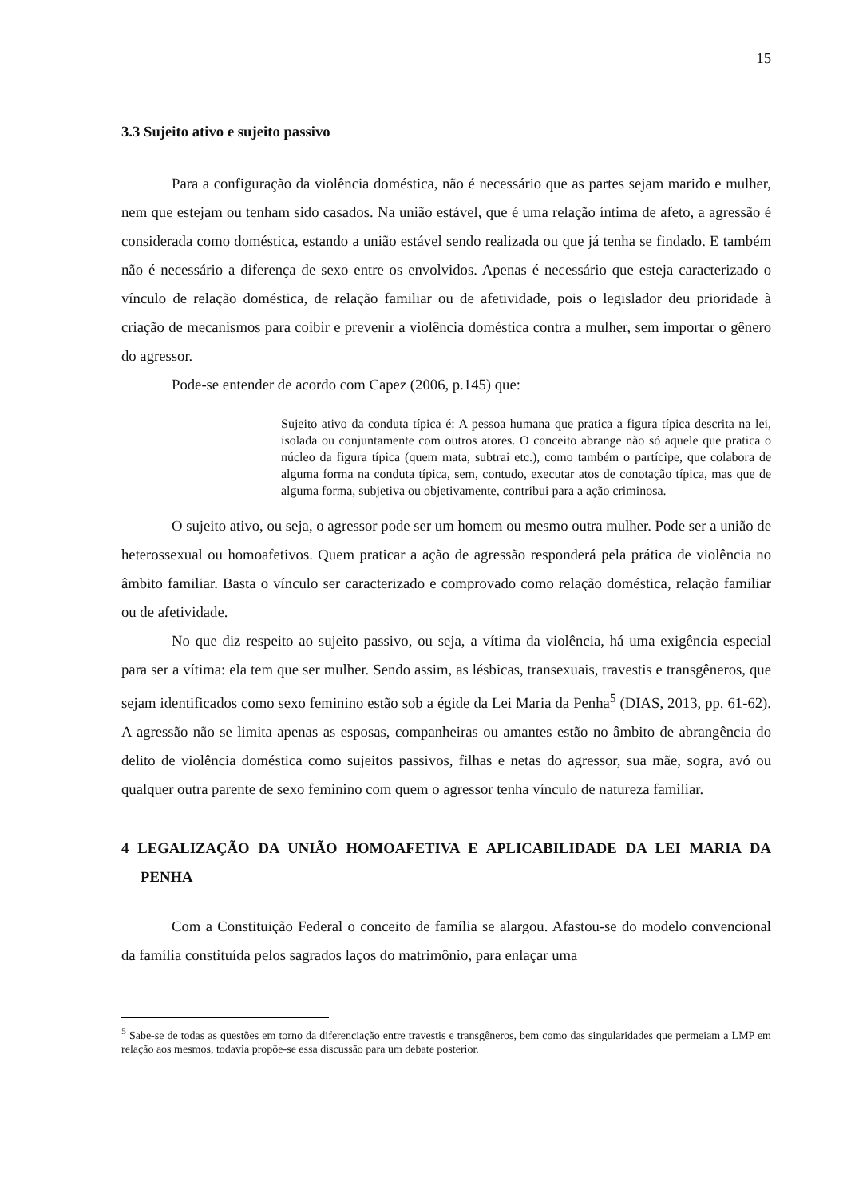15
3.3 Sujeito ativo e sujeito passivo
Para a configuração da violência doméstica, não é necessário que as partes sejam marido e mulher, nem que estejam ou tenham sido casados. Na união estável, que é uma relação íntima de afeto, a agressão é considerada como doméstica, estando a união estável sendo realizada ou que já tenha se findado. E também não é necessário a diferença de sexo entre os envolvidos. Apenas é necessário que esteja caracterizado o vínculo de relação doméstica, de relação familiar ou de afetividade, pois o legislador deu prioridade à criação de mecanismos para coibir e prevenir a violência doméstica contra a mulher, sem importar o gênero do agressor.
Pode-se entender de acordo com Capez (2006, p.145) que:
Sujeito ativo da conduta típica é: A pessoa humana que pratica a figura típica descrita na lei, isolada ou conjuntamente com outros atores. O conceito abrange não só aquele que pratica o núcleo da figura típica (quem mata, subtrai etc.), como também o partícipe, que colabora de alguma forma na conduta típica, sem, contudo, executar atos de conotação típica, mas que de alguma forma, subjetiva ou objetivamente, contribui para a ação criminosa.
O sujeito ativo, ou seja, o agressor pode ser um homem ou mesmo outra mulher. Pode ser a união de heterossexual ou homoafetivos. Quem praticar a ação de agressão responderá pela prática de violência no âmbito familiar. Basta o vínculo ser caracterizado e comprovado como relação doméstica, relação familiar ou de afetividade.
No que diz respeito ao sujeito passivo, ou seja, a vítima da violência, há uma exigência especial para ser a vítima: ela tem que ser mulher. Sendo assim, as lésbicas, transexuais, travestis e transgêneros, que sejam identificados como sexo feminino estão sob a égide da Lei Maria da Penha<sup>5</sup> (DIAS, 2013, pp. 61-62). A agressão não se limita apenas as esposas, companheiras ou amantes estão no âmbito de abrangência do delito de violência doméstica como sujeitos passivos, filhas e netas do agressor, sua mãe, sogra, avó ou qualquer outra parente de sexo feminino com quem o agressor tenha vínculo de natureza familiar.
4 LEGALIZAÇÃO DA UNIÃO HOMOAFETIVA E APLICABILIDADE DA LEI MARIA DA PENHA
Com a Constituição Federal o conceito de família se alargou. Afastou-se do modelo convencional da família constituída pelos sagrados laços do matrimônio, para enlaçar uma
<sup>5</sup> Sabe-se de todas as questões em torno da diferenciação entre travestis e transgêneros, bem como das singularidades que permeiam a LMP em relação aos mesmos, todavia propõe-se essa discussão para um debate posterior.